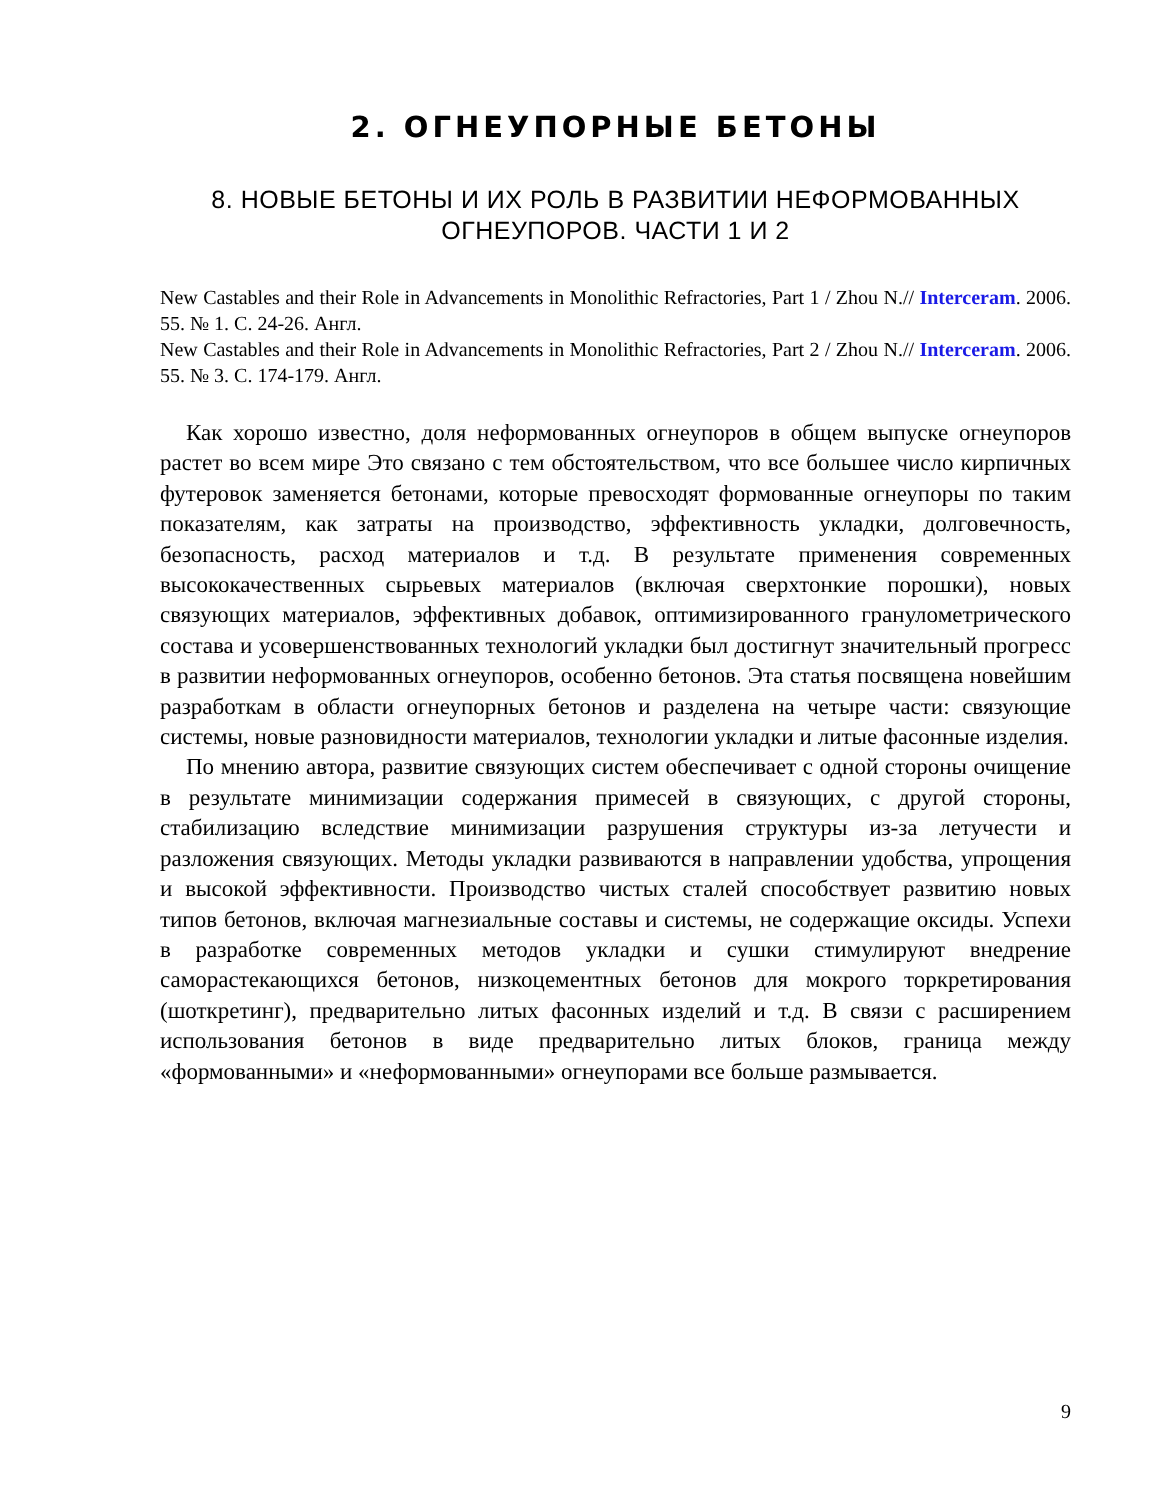2. ОГНЕУПОРНЫЕ БЕТОНЫ
8. НОВЫЕ БЕТОНЫ И ИХ РОЛЬ В РАЗВИТИИ НЕФОРМОВАННЫХ ОГНЕУПОРОВ. ЧАСТИ 1 И 2
New Castables and their Role in Advancements in Monolithic Refractories, Part 1 / Zhou N.// Interceram. 2006. 55. № 1. С. 24-26. Англ.
New Castables and their Role in Advancements in Monolithic Refractories, Part 2 / Zhou N.// Interceram. 2006. 55. № 3. С. 174-179. Англ.
Как хорошо известно, доля неформованных огнеупоров в общем выпуске огнеупоров растет во всем мире Это связано с тем обстоятельством, что все большее число кирпичных футеровок заменяется бетонами, которые превосходят формованные огнеупоры по таким показателям, как затраты на производство, эффективность укладки, долговечность, безопасность, расход материалов и т.д. В результате применения современных высококачественных сырьевых материалов (включая сверхтонкие порошки), новых связующих материалов, эффективных добавок, оптимизированного гранулометрического состава и усовершенствованных технологий укладки был достигнут значительный прогресс в развитии неформованных огнеупоров, особенно бетонов. Эта статья посвящена новейшим разработкам в области огнеупорных бетонов и разделена на четыре части: связующие системы, новые разновидности материалов, технологии укладки и литые фасонные изделия.
По мнению автора, развитие связующих систем обеспечивает с одной стороны очищение в результате минимизации содержания примесей в связующих, с другой стороны, стабилизацию вследствие минимизации разрушения структуры из-за летучести и разложения связующих. Методы укладки развиваются в направлении удобства, упрощения и высокой эффективности. Производство чистых сталей способствует развитию новых типов бетонов, включая магнезиальные составы и системы, не содержащие оксиды. Успехи в разработке современных методов укладки и сушки стимулируют внедрение саморастекающихся бетонов, низкоцементных бетонов для мокрого торкретирования (шоткретинг), предварительно литых фасонных изделий и т.д. В связи с расширением использования бетонов в виде предварительно литых блоков, граница между «формованными» и «неформованными» огнеупорами все больше размывается.
9